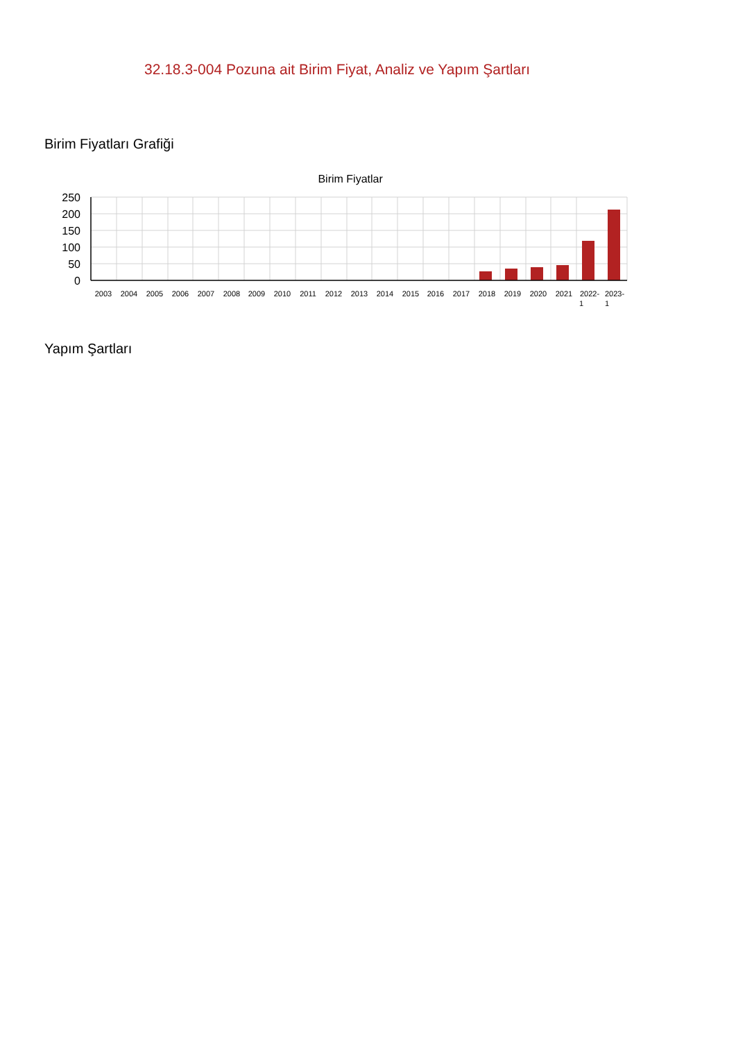32.18.3-004 Pozuna ait Birim Fiyat, Analiz ve Yapım Şartları
Birim Fiyatları Grafiği
Birim Fiyatlar
250
200
150
100
50
0
2003
2004
2005
2006
2007
2008
2009
2010
2011
2012
2013
2014
2015
2016
2017
2018
2019
2020
2021
2022-
1
2023-
1
Yapım Şartları